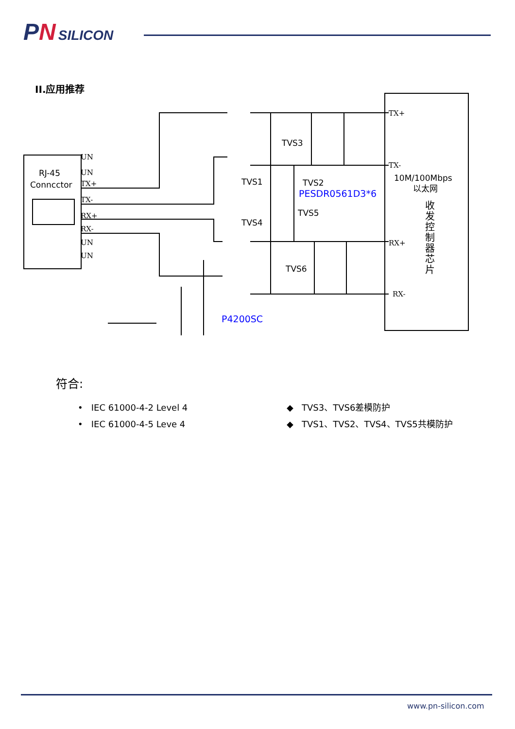PN SILICON
II.应用推荐
UN
UN
TX+
TX-
RX+
RX-
UN
UN
TX+
TX-
RX+
RX-
RJ-45
Conncctor
TVS3
TVS1
TVS2
TVS4
TVS5
TVS6
PESDR0561D3*6
P4200SC
10M/100Mbps
以太网
收
发
控
制
器
芯
片
符合:
• IEC 61000-4-2 Level 4
• IEC 61000-4-5 Leve 4
◆ TVS3、TVS6差模防护
◆ TVS1、TVS2、TVS4、TVS5共模防护
www.pn-silicon.com